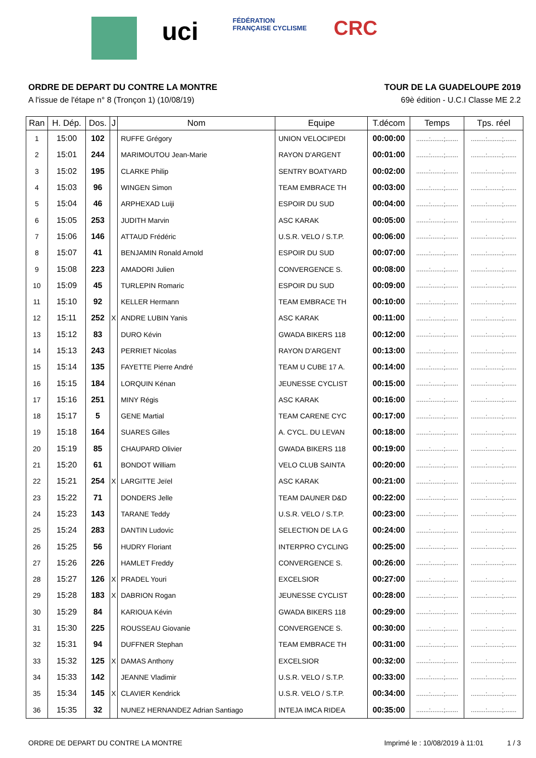uci
FÉDÉRATION FRANÇAISE CYCLISME
CRC
ORDRE DE DEPART DU CONTRE LA MONTRE
A l'issue de l'étape n° 8 (Tronçon 1) (10/08/19)
TOUR DE LA GUADELOUPE 2019
69è édition - U.C.I Classe ME 2.2
| Ran | H. Dép. | Dos. | J | Nom | Equipe | T.décom | Temps | Tps. réel |
| --- | --- | --- | --- | --- | --- | --- | --- | --- |
| 1 | 15:00 | 102 | | RUFFE Grégory | UNION VELOCIPEDI | 00:00:00 | .......:.......;....... | ........:........;....... |
| 2 | 15:01 | 244 | | MARIMOUTOU Jean-Marie | RAYON D'ARGENT | 00:01:00 | .......:.......;....... | ........:........;....... |
| 3 | 15:02 | 195 | | CLARKE Philip | SENTRY BOATYARD | 00:02:00 | .......:.......;....... | ........:........;....... |
| 4 | 15:03 | 96 | | WINGEN Simon | TEAM EMBRACE TH | 00:03:00 | .......:.......;....... | ........:........;....... |
| 5 | 15:04 | 46 | | ARPHEXAD Luiji | ESPOIR DU SUD | 00:04:00 | .......:.......;....... | ........:........;....... |
| 6 | 15:05 | 253 | | JUDITH Marvin | ASC KARAK | 00:05:00 | .......:.......;....... | ........:........;....... |
| 7 | 15:06 | 146 | | ATTAUD Frédéric | U.S.R. VELO / S.T.P. | 00:06:00 | .......:.......;....... | ........:........;....... |
| 8 | 15:07 | 41 | | BENJAMIN Ronald Arnold | ESPOIR DU SUD | 00:07:00 | .......:.......;....... | ........:........;....... |
| 9 | 15:08 | 223 | | AMADORI Julien | CONVERGENCE S. | 00:08:00 | .......:.......;....... | ........:........;....... |
| 10 | 15:09 | 45 | | TURLEPIN Romaric | ESPOIR DU SUD | 00:09:00 | .......:.......;....... | ........:........;....... |
| 11 | 15:10 | 92 | | KELLER Hermann | TEAM EMBRACE TH | 00:10:00 | .......:.......;....... | ........:........;....... |
| 12 | 15:11 | 252 | X | ANDRE LUBIN Yanis | ASC KARAK | 00:11:00 | .......:.......;....... | ........:........;....... |
| 13 | 15:12 | 83 | | DURO Kévin | GWADA BIKERS 118 | 00:12:00 | .......:.......;....... | ........:........;....... |
| 14 | 15:13 | 243 | | PERRIET Nicolas | RAYON D'ARGENT | 00:13:00 | .......:.......;....... | ........:........;....... |
| 15 | 15:14 | 135 | | FAYETTE Pierre André | TEAM U CUBE 17 A. | 00:14:00 | .......:.......;....... | ........:........;....... |
| 16 | 15:15 | 184 | | LORQUIN Kénan | JEUNESSE CYCLIST | 00:15:00 | .......:.......;....... | ........:........;....... |
| 17 | 15:16 | 251 | | MINY Régis | ASC KARAK | 00:16:00 | .......:.......;....... | ........:........;....... |
| 18 | 15:17 | 5 | | GENE Martial | TEAM CARENE CYC | 00:17:00 | .......:.......;....... | ........:........;....... |
| 19 | 15:18 | 164 | | SUARES Gilles | A. CYCL. DU LEVAN | 00:18:00 | .......:.......;....... | ........:........;....... |
| 20 | 15:19 | 85 | | CHAUPARD Olivier | GWADA BIKERS 118 | 00:19:00 | .......:.......;....... | ........:........;....... |
| 21 | 15:20 | 61 | | BONDOT William | VELO CLUB SAINTA | 00:20:00 | .......:.......;....... | ........:........;....... |
| 22 | 15:21 | 254 | X | LARGITTE Jeïel | ASC KARAK | 00:21:00 | .......:.......;....... | ........:........;....... |
| 23 | 15:22 | 71 | | DONDERS Jelle | TEAM DAUNER D&D | 00:22:00 | .......:.......;....... | ........:........;....... |
| 24 | 15:23 | 143 | | TARANE Teddy | U.S.R. VELO / S.T.P. | 00:23:00 | .......:.......;....... | ........:........;....... |
| 25 | 15:24 | 283 | | DANTIN Ludovic | SELECTION DE LA G | 00:24:00 | .......:.......;....... | ........:........;....... |
| 26 | 15:25 | 56 | | HUDRY Floriant | INTERPRO CYCLING | 00:25:00 | .......:.......;....... | ........:........;....... |
| 27 | 15:26 | 226 | | HAMLET Freddy | CONVERGENCE S. | 00:26:00 | .......:.......;....... | ........:........;....... |
| 28 | 15:27 | 126 | X | PRADEL Youri | EXCELSIOR | 00:27:00 | .......:.......;....... | ........:........;....... |
| 29 | 15:28 | 183 | X | DABRION Rogan | JEUNESSE CYCLIST | 00:28:00 | .......:.......;....... | ........:........;....... |
| 30 | 15:29 | 84 | | KARIOUA Kévin | GWADA BIKERS 118 | 00:29:00 | .......:.......;....... | ........:........;....... |
| 31 | 15:30 | 225 | | ROUSSEAU Giovanie | CONVERGENCE S. | 00:30:00 | .......:.......;....... | ........:........;....... |
| 32 | 15:31 | 94 | | DUFFNER Stephan | TEAM EMBRACE TH | 00:31:00 | .......:.......;....... | ........:........;....... |
| 33 | 15:32 | 125 | X | DAMAS Anthony | EXCELSIOR | 00:32:00 | .......:.......;....... | ........:........;....... |
| 34 | 15:33 | 142 | | JEANNE Vladimir | U.S.R. VELO / S.T.P. | 00:33:00 | .......:.......;....... | ........:........;....... |
| 35 | 15:34 | 145 | X | CLAVIER Kendrick | U.S.R. VELO / S.T.P. | 00:34:00 | .......:.......;....... | ........:........;....... |
| 36 | 15:35 | 32 | | NUNEZ HERNANDEZ Adrian Santiago | INTEJA IMCA RIDEA | 00:35:00 | .......:.......;....... | ........:........;....... |
ORDRE DE DEPART DU CONTRE LA MONTRE Imprimé le : 10/08/2019 à 11:01 1 / 3